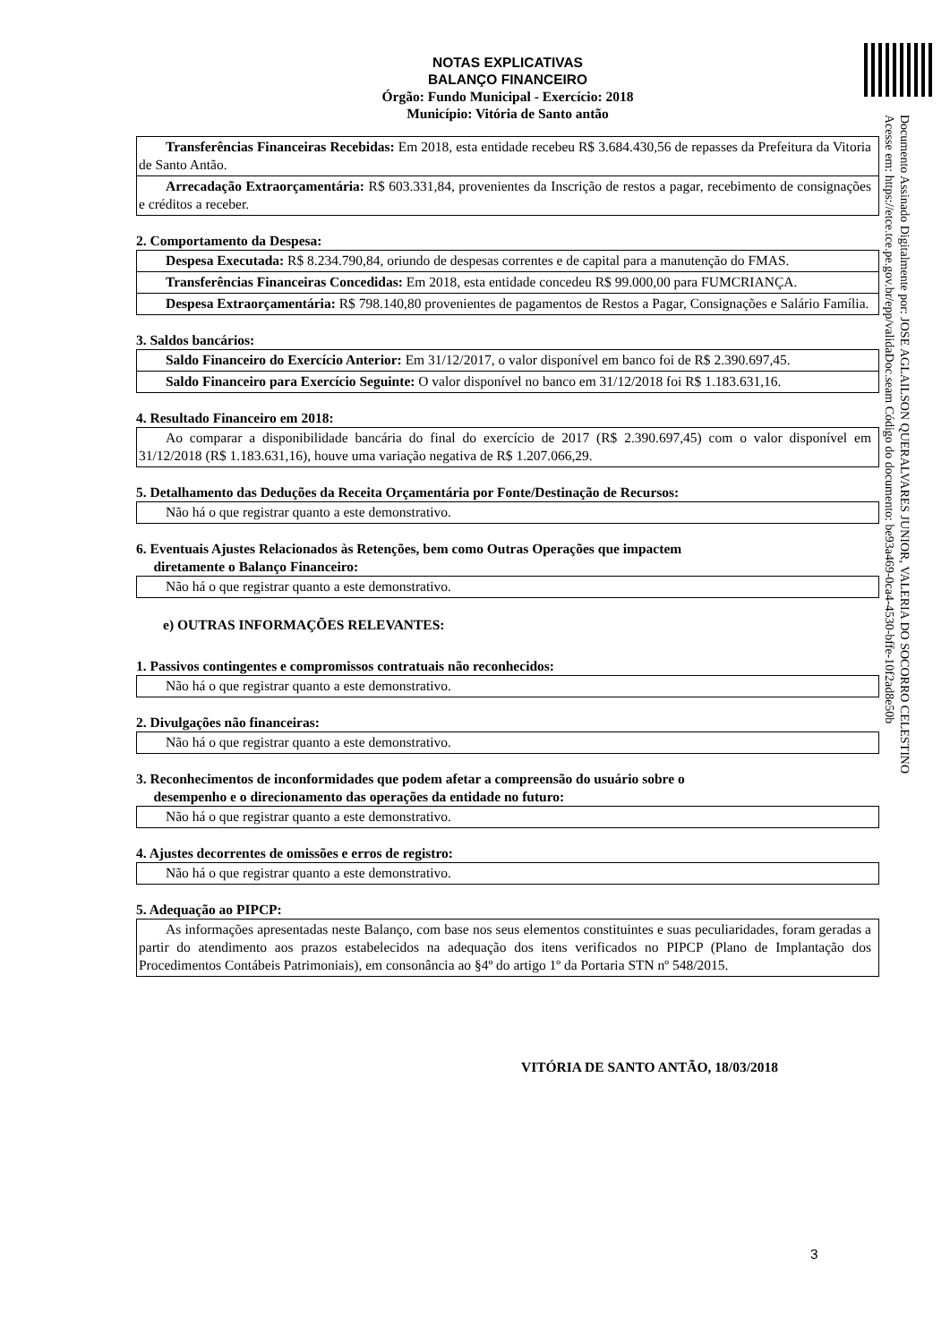NOTAS EXPLICATIVAS
BALANÇO FINANCEIRO
Órgão: Fundo Municipal - Exercício: 2018
Município: Vitória de Santo antão
Transferências Financeiras Recebidas: Em 2018, esta entidade recebeu R$ 3.684.430,56 de repasses da Prefeitura da Vitoria de Santo Antão.
Arrecadação Extraorçamentária: R$ 603.331,84, provenientes da Inscrição de restos a pagar, recebimento de consignações e créditos a receber.
2. Comportamento da Despesa:
Despesa Executada: R$ 8.234.790,84, oriundo de despesas correntes e de capital para a manutenção do FMAS.
Transferências Financeiras Concedidas: Em 2018, esta entidade concedeu R$ 99.000,00 para FUMCRIANÇA.
Despesa Extraorçamentária: R$ 798.140,80 provenientes de pagamentos de Restos a Pagar, Consignações e Salário Família.
3. Saldos bancários:
Saldo Financeiro do Exercício Anterior: Em 31/12/2017, o valor disponível em banco foi de R$ 2.390.697,45.
Saldo Financeiro para Exercício Seguinte: O valor disponível no banco em 31/12/2018 foi R$ 1.183.631,16.
4. Resultado Financeiro em 2018:
Ao comparar a disponibilidade bancária do final do exercício de 2017 (R$ 2.390.697,45) com o valor disponível em 31/12/2018 (R$ 1.183.631,16), houve uma variação negativa de R$ 1.207.066,29.
5. Detalhamento das Deduções da Receita Orçamentária por Fonte/Destinação de Recursos:
Não há o que registrar quanto a este demonstrativo.
6. Eventuais Ajustes Relacionados às Retenções, bem como Outras Operações que impactem
diretamente o Balanço Financeiro:
Não há o que registrar quanto a este demonstrativo.
e) OUTRAS INFORMAÇÕES RELEVANTES:
1. Passivos contingentes e compromissos contratuais não reconhecidos:
Não há o que registrar quanto a este demonstrativo.
2. Divulgações não financeiras:
Não há o que registrar quanto a este demonstrativo.
3. Reconhecimentos de inconformidades que podem afetar a compreensão do usuário sobre o
desempenho e o direcionamento das operações da entidade no futuro:
Não há o que registrar quanto a este demonstrativo.
4. Ajustes decorrentes de omissões e erros de registro:
Não há o que registrar quanto a este demonstrativo.
5. Adequação ao PIPCP:
As informações apresentadas neste Balanço, com base nos seus elementos constituintes e suas peculiaridades, foram geradas a partir do atendimento aos prazos estabelecidos na adequação dos itens verificados no PIPCP (Plano de Implantação dos Procedimentos Contábeis Patrimoniais), em consonância ao §4º do artigo 1º da Portaria STN nº 548/2015.
VITÓRIA DE SANTO ANTÃO, 18/03/2018
Documento Assinado Digitalmente por: JOSE AGLAILSON QUERALVARES JUNIOR, VALERIA DO SOCORRO CELESTINO
Acesse em: https://etce.tce.pe.gov.br/epp/validaDoc.seam Código do documento: be93a469-0ca4-4530-bffe-10f2ad8e50b
3